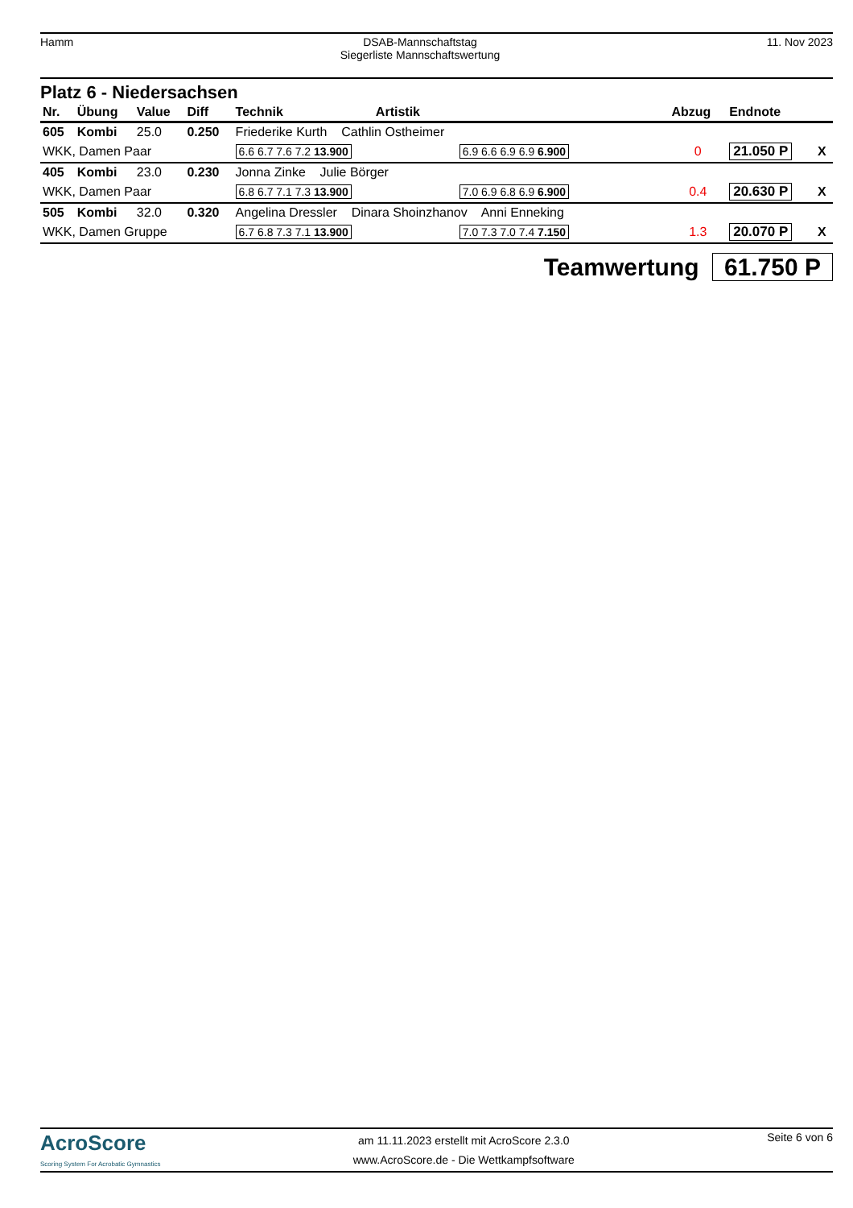Hamm DSAB-Mannschaftstag
Siegerliste Mannschaftswertung
11. Nov 2023
Platz 6 - Niedersachsen
| Nr. | Übung | Value | Diff | Technik Artistik | | Abzug | Endnote | |
| --- | --- | --- | --- | --- | --- | --- | --- | --- |
| 605 | Kombi | 25.0 | 0.250 | Friederike Kurth Cathlin Ostheimer | | | | |
| WKK, Damen Paar | | | | 6.6 6.7 7.6 7.2 13.900 | 6.9 6.6 6.9 6.9 6.900 | 0 | 21.050 P | X |
| 405 | Kombi | 23.0 | 0.230 | Jonna Zinke Julie Börger | | | | |
| WKK, Damen Paar | | | | 6.8 6.7 7.1 7.3 13.900 | 7.0 6.9 6.8 6.9 6.900 | 0.4 | 20.630 P | X |
| 505 | Kombi | 32.0 | 0.320 | Angelina Dressler Dinara Shoinzhanov Anni Enneking | | | | |
| WKK, Damen Gruppe | | | | 6.7 6.8 7.3 7.1 13.900 | 7.0 7.3 7.0 7.4 7.150 | 1.3 | 20.070 P | X |
Teamwertung 61.750 P
AcroScore
Scoring System For Acrobatic Gymnastics
am 11.11.2023 erstellt mit AcroScore 2.3.0
www.AcroScore.de - Die Wettkampfsoftware
Seite 6 von 6